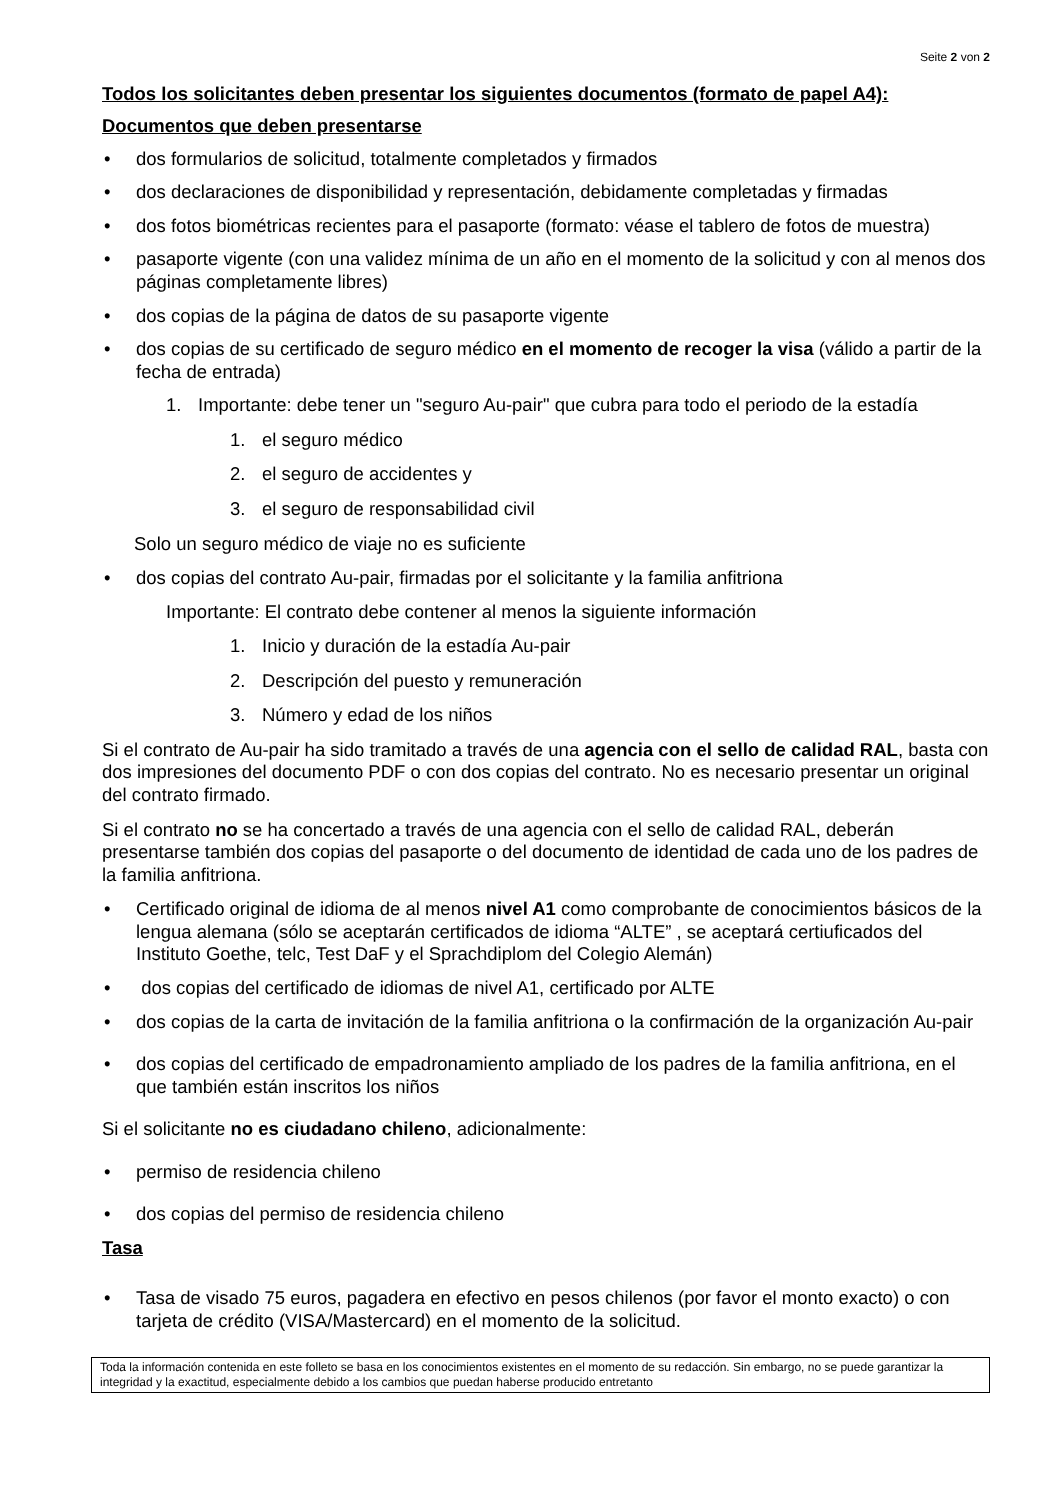Seite 2 von 2
Todos los solicitantes deben presentar los siguientes documentos (formato de papel A4):
Documentos que deben presentarse
• dos formularios de solicitud, totalmente completados y firmados
• dos declaraciones de disponibilidad y representación, debidamente completadas y firmadas
• dos fotos biométricas recientes para el pasaporte (formato: véase el tablero de fotos de muestra)
• pasaporte vigente (con una validez mínima de un año en el momento de la solicitud y con al menos dos páginas completamente libres)
• dos copias de la página de datos de su pasaporte vigente
• dos copias de su certificado de seguro médico en el momento de recoger la visa (válido a partir de la fecha de entrada)
1. Importante: debe tener un "seguro Au-pair" que cubra para todo el periodo de la estadía
1. el seguro médico
2. el seguro de accidentes y
3. el seguro de responsabilidad civil
Solo un seguro médico de viaje no es suficiente
• dos copias del contrato Au-pair, firmadas por el solicitante y la familia anfitriona
Importante: El contrato debe contener al menos la siguiente información
1. Inicio y duración de la estadía Au-pair
2. Descripción del puesto y remuneración
3. Número y edad de los niños
Si el contrato de Au-pair ha sido tramitado a través de una agencia con el sello de calidad RAL, basta con dos impresiones del documento PDF o con dos copias del contrato. No es necesario presentar un original del contrato firmado.
Si el contrato no se ha concertado a través de una agencia con el sello de calidad RAL, deberán presentarse también dos copias del pasaporte o del documento de identidad de cada uno de los padres de la familia anfitriona.
• Certificado original de idioma de al menos nivel A1 como comprobante de conocimientos básicos de la lengua alemana (sólo se aceptarán certificados de idioma “ALTE” , se aceptará certiuficados del Instituto Goethe, telc, Test DaF y el Sprachdiplom del Colegio Alemán)
• dos copias del certificado de idiomas de nivel A1, certificado por ALTE
• dos copias de la carta de invitación de la familia anfitriona o la confirmación de la organización Au-pair
• dos copias del certificado de empadronamiento ampliado de los padres de la familia anfitriona, en el que también están inscritos los niños
Si el solicitante no es ciudadano chileno, adicionalmente:
• permiso de residencia chileno
• dos copias del permiso de residencia chileno
Tasa
• Tasa de visado 75 euros, pagadera en efectivo en pesos chilenos (por favor el monto exacto) o con tarjeta de crédito (VISA/Mastercard) en el momento de la solicitud.
Toda la información contenida en este folleto se basa en los conocimientos existentes en el momento de su redacción. Sin embargo, no se puede garantizar la integridad y la exactitud, especialmente debido a los cambios que puedan haberse producido entretanto